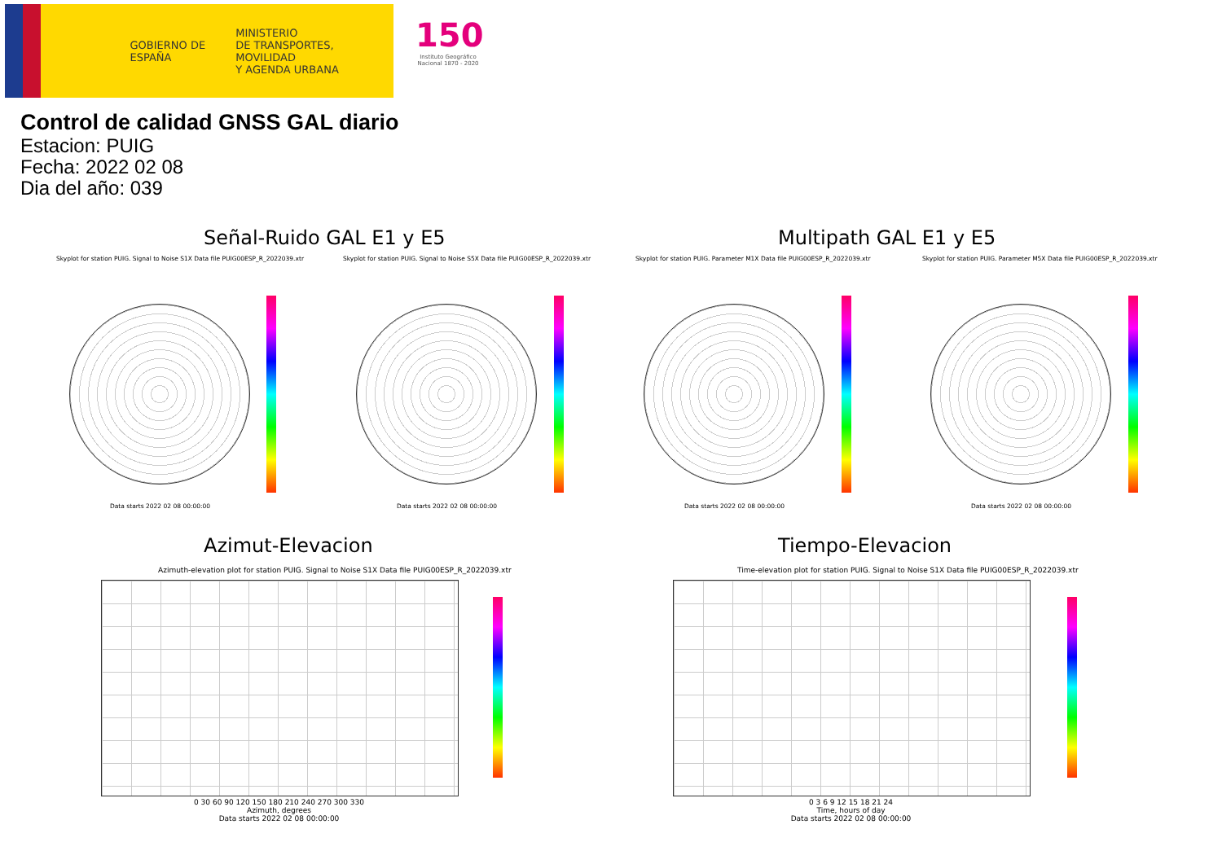GOBIERNO DE ESPAÑA
MINISTERIO
DE TRANSPORTES, MOVILIDAD
Y AGENDA URBANA
150
Instituto Geográfico Nacional 1870 - 2020
Control de calidad GNSS GAL diario
Estacion: PUIG
Fecha: 2022 02 08
Dia del año: 039
Señal-Ruido GAL E1 y E5 Multipath GAL E1 y E5
Skyplot for station PUIG. Signal to Noise S1X Data file PUIG00ESP_R_2022039.xtr
Skyplot for station PUIG. Signal to Noise S5X Data file PUIG00ESP_R_2022039.xtr
Skyplot for station PUIG. Parameter M1X Data file PUIG00ESP_R_2022039.xtr
Skyplot for station PUIG. Parameter M5X Data file PUIG00ESP_R_2022039.xtr
Data starts 2022 02 08 00:00:00
Data starts 2022 02 08 00:00:00
Data starts 2022 02 08 00:00:00
Data starts 2022 02 08 00:00:00
Azimut-Elevacion Tiempo-Elevacion
Azimuth-elevation plot for station PUIG. Signal to Noise S1X Data file PUIG00ESP_R_2022039.xtr
Time-elevation plot for station PUIG. Signal to Noise S1X Data file PUIG00ESP_R_2022039.xtr
0 30 60 90 120 150 180 210 240 270 300 330
Azimuth, degrees
Data starts 2022 02 08 00:00:00
0 3 6 9 12 15 18 21 24
Time, hours of day
Data starts 2022 02 08 00:00:00